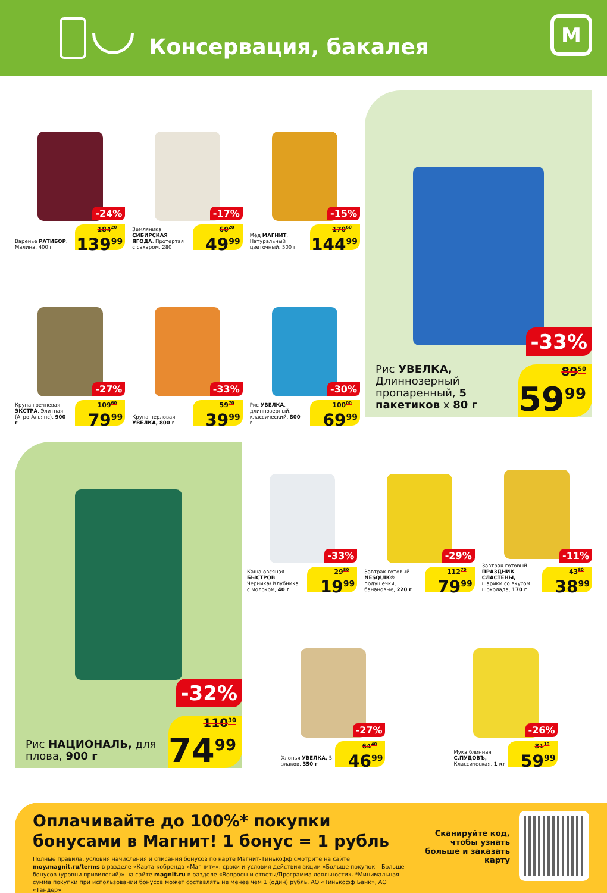Консервация, бакалея
M
Варенье РАТИБОР, Малина, 400 г
-24%
184<sup>20</sup>
139<sup>99</sup>
Земляника СИБИРСКАЯ ЯГОДА, Протертая с сахаром, 280 г
-17%
60<sup>20</sup>
49<sup>99</sup>
Мёд МАГНИТ, Натуральный цветочный, 500 г
-15%
170<sup>60</sup>
144<sup>99</sup>
Крупа гречневая ЭКСТРА, Элитная (Агро-Альянс), 900 г
-27%
109<sup>60</sup>
79<sup>99</sup>
Крупа перловая УВЕЛКА, 800 г
-33%
59<sup>70</sup>
39<sup>99</sup>
Рис УВЕЛКА, длиннозерный, классический, 800 г
-30%
100<sup>00</sup>
69<sup>99</sup>
Рис УВЕЛКА, Длиннозерный пропаренный, 5 пакетиков х 80 г
-33%
89<sup>50</sup>
59<sup>99</sup>
Рис НАЦИОНАЛЬ, для плова, 900 г
-32%
110<sup>30</sup>
74<sup>99</sup>
Каша овсяная БЫСТРОВ Черника/ Клубника с молоком, 40 г
-33%
29<sup>80</sup>
19<sup>99</sup>
Завтрак готовый NESQUIK® подушечки, банановые, 220 г
-29%
112<sup>70</sup>
79<sup>99</sup>
Завтрак готовый ПРАЗДНИК СЛАСТЕНЫ, шарики со вкусом шоколада, 170 г
-11%
43<sup>80</sup>
38<sup>99</sup>
Хлопья УВЕЛКА, 5 злаков, 350 г
-27%
64<sup>40</sup>
46<sup>99</sup>
Мука блинная С.ПУДОВЪ, Классическая, 1 кг
-26%
81<sup>10</sup>
59<sup>99</sup>
Оплачивайте до 100%* покупки бонусами в Магнит! 1 бонус = 1 рубль
Полные правила, условия начисления и списания бонусов по карте Магнит-Тинькофф смотрите на сайте moy.magnit.ru/terms в разделе «Карта кобренда «Магнит»»; сроки и условия действия акции «Больше покупок – Больше бонусов (уровни привилегий)» на сайте magnit.ru в разделе «Вопросы и ответы/Программа лояльности». *Минимальная сумма покупки при использовании бонусов может составлять не менее чем 1 (один) рубль. АО «Тинькофф Банк», АО «Тандер».
Сканируйте код, чтобы узнать больше и заказать карту